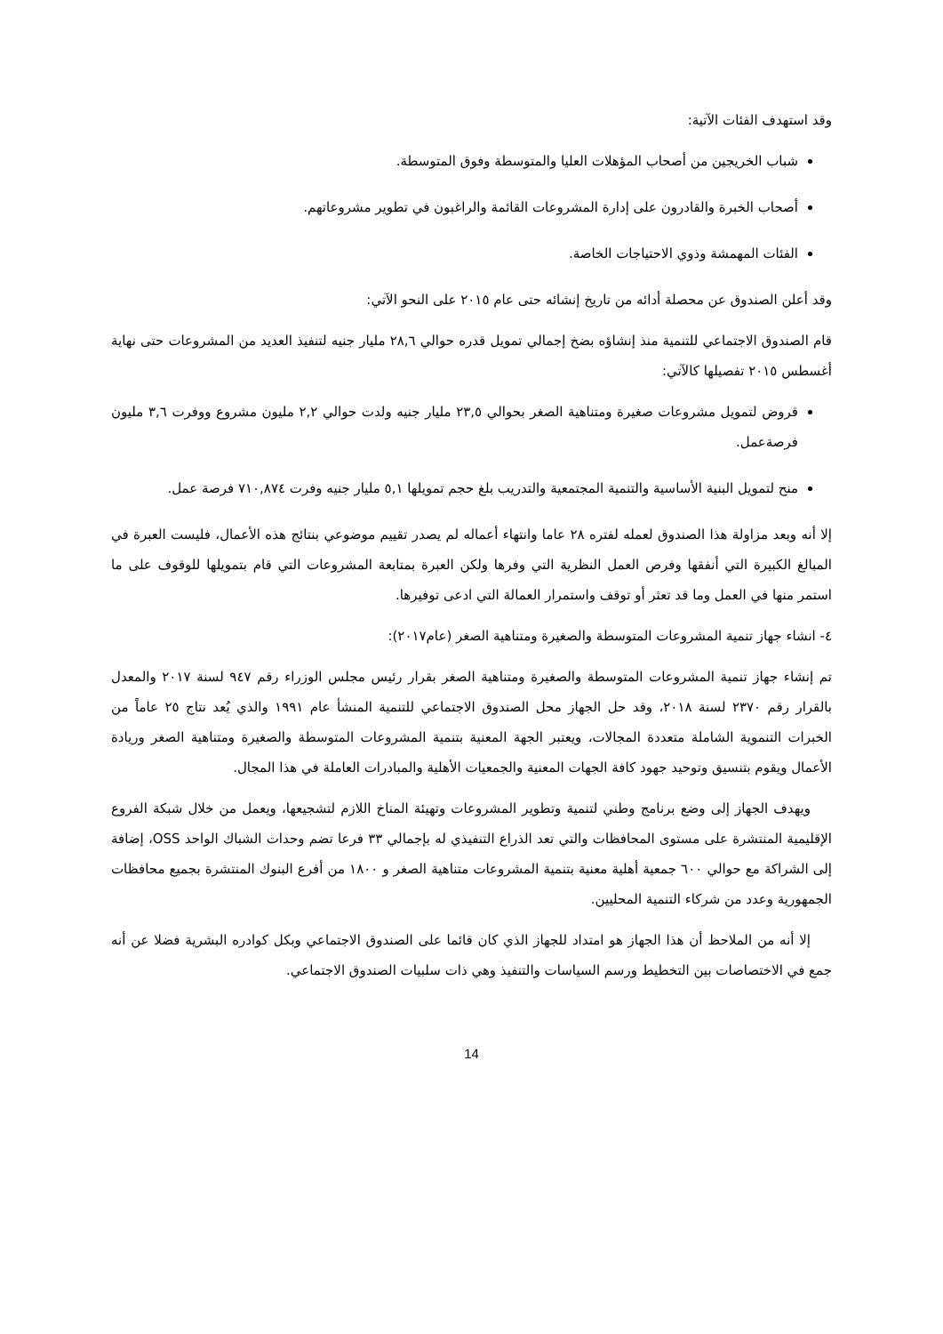وقد استهدف الفئات الآتية:
شباب الخريجين من أصحاب المؤهلات العليا والمتوسطة وفوق المتوسطة.
أصحاب الخبرة والقادرون على إدارة المشروعات القائمة والراغبون في تطوير مشروعاتهم.
الفئات المهمشة وذوي الاحتياجات الخاصة.
وقد أعلن الصندوق عن محصلة أدائه من تاريخ إنشائه حتى عام ٢٠١٥ على النحو الآتي:
قام الصندوق الاجتماعي للتنمية منذ إنشاؤه بضخ إجمالي تمويل قدره حوالي ٢٨,٦ مليار جنيه لتنفيذ العديد من المشروعات حتى نهاية أغسطس ٢٠١٥ تفصيلها كالآتي:
قروض لتمويل مشروعات صغيرة ومتناهية الصغر بحوالي ٢٣,٥ مليار جنيه ولدت حوالي ٢,٢ مليون مشروع ووفرت ٣,٦ مليون فرصةعمل.
منح لتمويل البنية الأساسية والتنمية المجتمعية والتدريب بلغ حجم تمويلها ٥,١ مليار جنيه وفرت ٧١٠,٨٧٤ فرصة عمل.
إلا أنه وبعد مزاولة هذا الصندوق لعمله لفتره ٢٨ عاما وانتهاء أعماله لم يصدر تقييم موضوعي بنتائج هذه الأعمال، فليست العبرة في المبالغ الكبيرة التي أنفقها وفرص العمل النظرية التي وفرها ولكن العبرة بمتابعة المشروعات التي قام بتمويلها للوقوف على ما استمر منها في العمل وما قد تعثر أو توقف واستمرار العمالة التي ادعى توفيرها.
٤- انشاء جهاز تنمية المشروعات المتوسطة والصغيرة ومتناهية الصغر (عام٢٠١٧):
تم إنشاء جهاز تنمية المشروعات المتوسطة والصغيرة ومتناهية الصغر بقرار رئيس مجلس الوزراء رقم ٩٤٧ لسنة ٢٠١٧ والمعدل بالقرار رقم ٢٣٧٠ لسنة ٢٠١٨، وقد حل الجهاز محل الصندوق الاجتماعي للتنمية المنشأ عام ١٩٩١ والذي يُعد نتاج ٢٥ عاماً من الخبرات التنموية الشاملة متعددة المجالات، ويعتبر الجهة المعنية بتنمية المشروعات المتوسطة والصغيرة ومتناهية الصغر وريادة الأعمال ويقوم بتنسيق وتوحيد جهود كافة الجهات المعنية والجمعيات الأهلية والمبادرات العاملة في هذا المجال.
ويهدف الجهاز إلى وضع برنامج وطني لتنمية وتطوير المشروعات وتهيئة المناخ اللازم لتشجيعها، ويعمل من خلال شبكة الفروع الإقليمية المنتشرة على مستوى المحافظات والتي تعد الذراع التنفيذي له بإجمالي ٣٣ فرعا تضم وحدات الشباك الواحد OSS، إضافة إلى الشراكة مع حوالي ٦٠٠ جمعية أهلية معنية بتنمية المشروعات متناهية الصغر و ١٨٠٠ من أفرع البنوك المنتشرة بجميع محافظات الجمهورية وعدد من شركاء التنمية المحليين.
إلا أنه من الملاحظ أن هذا الجهاز هو امتداد للجهاز الذي كان قائما على الصندوق الاجتماعي وبكل كوادره البشرية فضلا عن أنه جمع في الاختصاصات بين التخطيط ورسم السياسات والتنفيذ وهي ذات سلبيات الصندوق الاجتماعي.
14